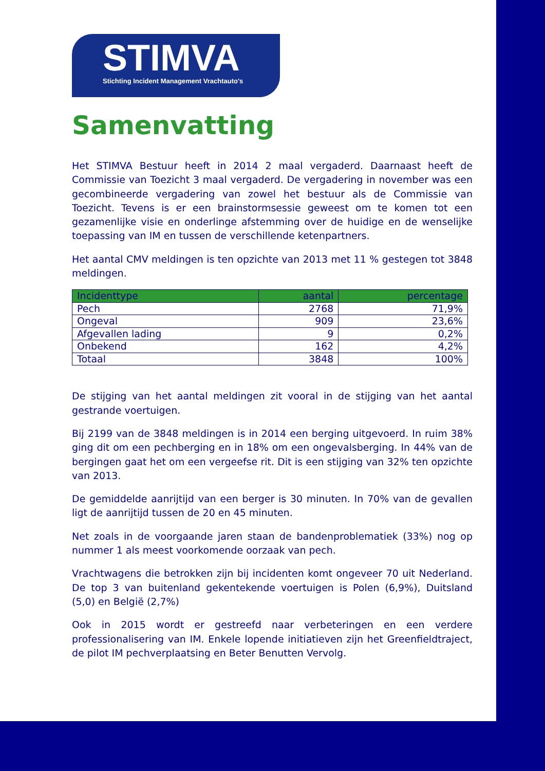STIMVA
Stichting Incident Management Vrachtauto's
Samenvatting
Het STIMVA Bestuur heeft in 2014 2 maal vergaderd. Daarnaast heeft de Commissie van Toezicht 3 maal vergaderd. De vergadering in november was een gecombineerde vergadering van zowel het bestuur als de Commissie van Toezicht. Tevens is er een brainstormsessie geweest om te komen tot een gezamenlijke visie en onderlinge afstemming over de huidige en de wenselijke toepassing van IM en tussen de verschillende ketenpartners.
Het aantal CMV meldingen is ten opzichte van 2013 met 11 % gestegen tot 3848 meldingen.
| Incidenttype | aantal | percentage |
| --- | --- | --- |
| Pech | 2768 | 71,9% |
| Ongeval | 909 | 23,6% |
| Afgevallen lading | 9 | 0,2% |
| Onbekend | 162 | 4,2% |
| Totaal | 3848 | 100% |
De stijging van het aantal meldingen zit vooral in de stijging van het aantal gestrande voertuigen.
Bij 2199 van de 3848 meldingen is in 2014 een berging uitgevoerd. In ruim 38% ging dit om een pechberging en in 18% om een ongevalsberging. In 44% van de bergingen gaat het om een vergeefse rit. Dit is een stijging van 32% ten opzichte van 2013.
De gemiddelde aanrijtijd van een berger is 30 minuten. In 70% van de gevallen ligt de aanrijtijd tussen de 20 en 45 minuten.
Net zoals in de voorgaande jaren staan de bandenproblematiek (33%) nog op nummer 1 als meest voorkomende oorzaak van pech.
Vrachtwagens die betrokken zijn bij incidenten komt ongeveer 70 uit Nederland. De top 3 van buitenland gekentekende voertuigen is Polen (6,9%), Duitsland (5,0) en België (2,7%)
Ook in 2015 wordt er gestreefd naar verbeteringen en een verdere professionalisering van IM. Enkele lopende initiatieven zijn het Greenfieldtraject, de pilot IM pechverplaatsing en Beter Benutten Vervolg.